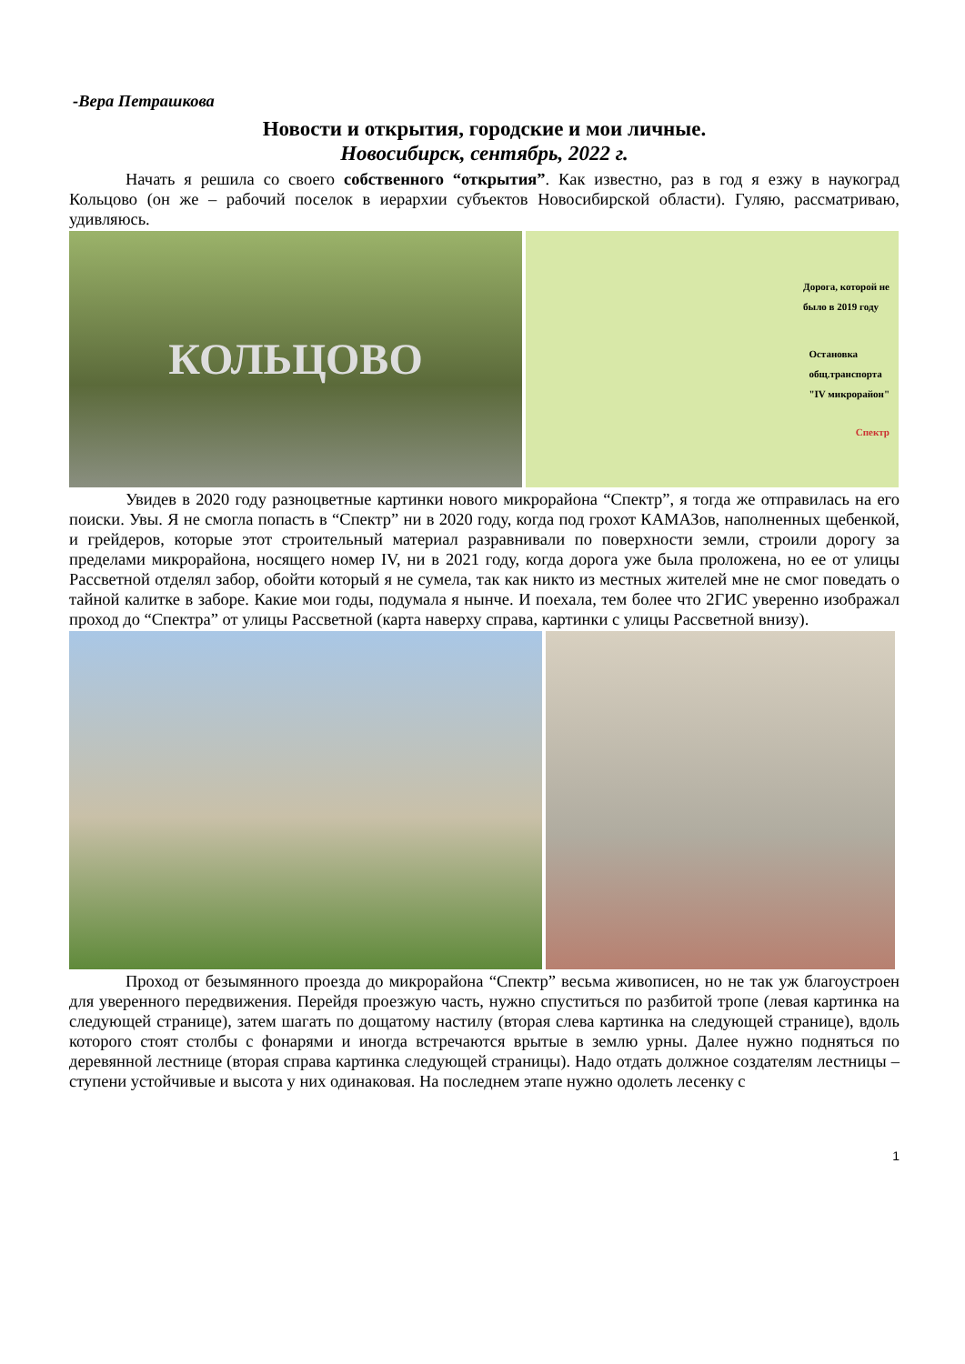-Вера Петрашкова
Новости и открытия, городские и мои личные.
Новосибирск, сентябрь, 2022 г.
Начать я решила со своего собственного “открытия”. Как известно, раз в год я езжу в наукоград Кольцово (он же – рабочий поселок в иерархии субъектов Новосибирской области). Гуляю, рассматриваю, удивляюсь.
КОЛЬЦОВО
Дорога, которой не
было в 2019 году
Остановка
общ.транспорта
"IV микрорайон"
Спектр
Увидев в 2020 году разноцветные картинки нового микрорайона “Спектр”, я тогда же отправилась на его поиски. Увы. Я не смогла попасть в “Спектр” ни в 2020 году, когда под грохот КАМАЗов, наполненных щебенкой, и грейдеров, которые этот строительный материал разравнивали по поверхности земли, строили дорогу за пределами микрорайона, носящего номер IV, ни в 2021 году, когда дорога уже была проложена, но ее от улицы Рассветной отделял забор, обойти который я не сумела, так как никто из местных жителей мне не смог поведать о тайной калитке в заборе. Какие мои годы, подумала я нынче. И поехала, тем более что 2ГИС уверенно изображал проход до “Спектра” от улицы Рассветной (карта наверху справа, картинки с улицы Рассветной внизу).
Проход от безымянного проезда до микрорайона “Спектр” весьма живописен, но не так уж благоустроен для уверенного передвижения. Перейдя проезжую часть, нужно спуститься по разбитой тропе (левая картинка на следующей странице), затем шагать по дощатому настилу (вторая слева картинка на следующей странице), вдоль которого стоят столбы с фонарями и иногда встречаются врытые в землю урны. Далее нужно подняться по деревянной лестнице (вторая справа картинка следующей страницы). Надо отдать должное создателям лестницы – ступени устойчивые и высота у них одинаковая. На последнем этапе нужно одолеть лесенку с
1